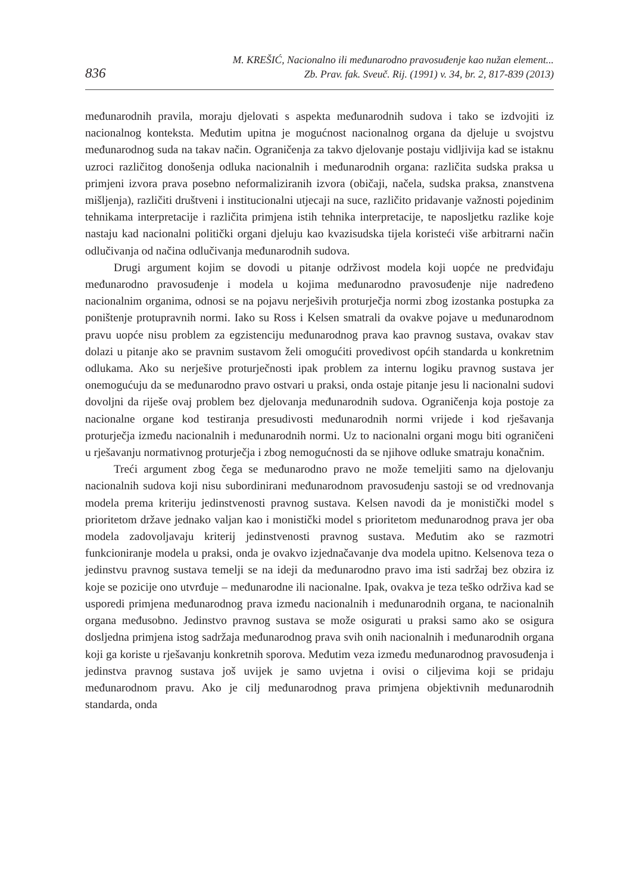836
M. KREŠIĆ, Nacionalno ili međunarodno pravosuđenje kao nužan element...
Zb. Prav. fak. Sveuč. Rij. (1991) v. 34, br. 2, 817-839 (2013)
međunarodnih pravila, moraju djelovati s aspekta međunarodnih sudova i tako se izdvojiti iz nacionalnog konteksta. Međutim upitna je mogućnost nacionalnog organa da djeluje u svojstvu međunarodnog suda na takav način. Ograničenja za takvo djelovanje postaju vidljivija kad se istaknu uzroci različitog donošenja odluka nacionalnih i međunarodnih organa: različita sudska praksa u primjeni izvora prava posebno neformaliziranih izvora (običaji, načela, sudska praksa, znanstvena mišljenja), različiti društveni i institucionalni utjecaji na suce, različito pridavanje važnosti pojedinim tehnikama interpretacije i različita primjena istih tehnika interpretacije, te naposljetku razlike koje nastaju kad nacionalni politički organi djeluju kao kvazisudska tijela koristeći više arbitrarni način odlučivanja od načina odlučivanja međunarodnih sudova.
Drugi argument kojim se dovodi u pitanje održivost modela koji uopće ne predviđaju međunarodno pravosuđenje i modela u kojima međunarodno pravosuđenje nije nadređeno nacionalnim organima, odnosi se na pojavu nerješivih proturječja normi zbog izostanka postupka za poništenje protupravnih normi. Iako su Ross i Kelsen smatrali da ovakve pojave u međunarodnom pravu uopće nisu problem za egzistenciju međunarodnog prava kao pravnog sustava, ovakav stav dolazi u pitanje ako se pravnim sustavom želi omogućiti provedivost općih standarda u konkretnim odlukama. Ako su nerješive proturječnosti ipak problem za internu logiku pravnog sustava jer onemogućuju da se međunarodno pravo ostvari u praksi, onda ostaje pitanje jesu li nacionalni sudovi dovoljni da riješe ovaj problem bez djelovanja međunarodnih sudova. Ograničenja koja postoje za nacionalne organe kod testiranja presudivosti međunarodnih normi vrijede i kod rješavanja proturječja između nacionalnih i međunarodnih normi. Uz to nacionalni organi mogu biti ograničeni u rješavanju normativnog proturječja i zbog nemogućnosti da se njihove odluke smatraju konačnim.
Treći argument zbog čega se međunarodno pravo ne može temeljiti samo na djelovanju nacionalnih sudova koji nisu subordinirani međunarodnom pravosuđenju sastoji se od vrednovanja modela prema kriteriju jedinstvenosti pravnog sustava. Kelsen navodi da je monistički model s prioritetom države jednako valjan kao i monistički model s prioritetom međunarodnog prava jer oba modela zadovoljavaju kriterij jedinstvenosti pravnog sustava. Međutim ako se razmotri funkcioniranje modela u praksi, onda je ovakvo izjednačavanje dva modela upitno. Kelsenova teza o jedinstvu pravnog sustava temelji se na ideji da međunarodno pravo ima isti sadržaj bez obzira iz koje se pozicije ono utvrđuje – međunarodne ili nacionalne. Ipak, ovakva je teza teško održiva kad se usporedi primjena međunarodnog prava između nacionalnih i međunarodnih organa, te nacionalnih organa međusobno. Jedinstvo pravnog sustava se može osigurati u praksi samo ako se osigura dosljedna primjena istog sadržaja međunarodnog prava svih onih nacionalnih i međunarodnih organa koji ga koriste u rješavanju konkretnih sporova. Međutim veza između međunarodnog pravosuđenja i jedinstva pravnog sustava još uvijek je samo uvjetna i ovisi o ciljevima koji se pridaju međunarodnom pravu. Ako je cilj međunarodnog prava primjena objektivnih međunarodnih standarda, onda